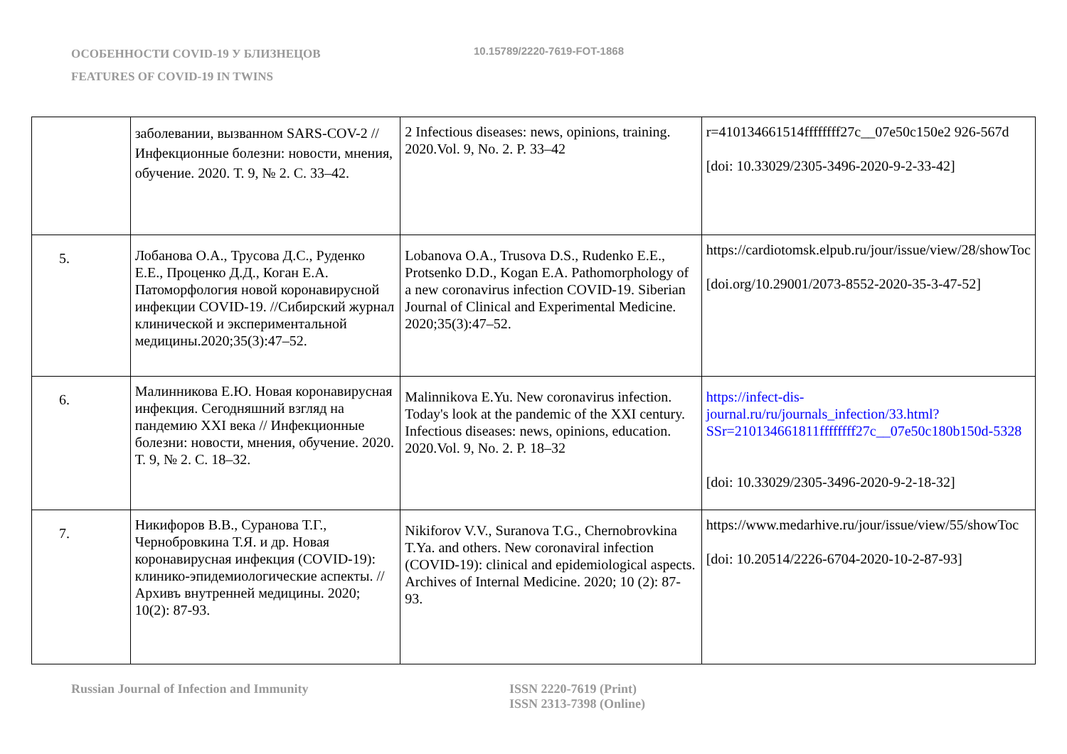ОСОБЕННОСТИ COVID-19 У БЛИЗНЕЦОВ
FEATURES OF COVID-19 IN TWINS
10.15789/2220-7619-FOT-1868
| | заболевании, вызванном SARS-COV-2 // Инфекционные болезни: новости, мнения, обучение. 2020. Т. 9, № 2. С. 33–42. | 2 Infectious diseases: news, opinions, training. 2020.Vol. 9, No. 2. P. 33–42 | r=410134661514ffffffff27c__07e50c150e2 926-567d [doi: 10.33029/2305-3496-2020-9-2-33-42] |
| 5. | Лобанова О.А., Трусова Д.С., Руденко Е.Е., Проценко Д.Д., Коган Е.А. Патоморфология новой коронавирусной инфекции COVID-19. //Сибирский журнал клинической и экспериментальной медицины.2020;35(3):47–52. | Lobanova O.A., Trusova D.S., Rudenko E.E., Protsenko D.D., Kogan E.A. Pathomorphology of a new coronavirus infection COVID-19. Siberian Journal of Clinical and Experimental Medicine. 2020;35(3):47–52. | https://cardiotomsk.elpub.ru/jour/issue/view/28/showToc [doi.org/10.29001/2073-8552-2020-35-3-47-52] |
| 6. | Малинникова Е.Ю. Новая коронавирусная инфекция. Сегодняшний взгляд на пандемию XXI века // Инфекционные болезни: новости, мнения, обучение. 2020. Т. 9, № 2. С. 18–32. | Malinnikova E.Yu. New coronavirus infection. Today's look at the pandemic of the XXI century. Infectious diseases: news, opinions, education. 2020.Vol. 9, No. 2. P. 18–32 | https://infect-dis-journal.ru/ru/journals_infection/33.html?SSr=210134661811ffffffff27c__07e50c180b150d-5328 [doi: 10.33029/2305-3496-2020-9-2-18-32] |
| 7. | Никифоров В.В., Суранова Т.Г., Чернобровкина Т.Я. и др. Новая коронавирусная инфекция (COVID-19): клинико-эпидемиологические аспекты. //Архивъ внутренней медицины. 2020; 10(2): 87-93. | Nikiforov V.V., Suranova T.G., Chernobrovkina T.Ya. and others. New coronaviral infection (COVID-19): clinical and epidemiological aspects. Archives of Internal Medicine. 2020; 10 (2): 87-93. | https://www.medarhive.ru/jour/issue/view/55/showToc [doi: 10.20514/2226-6704-2020-10-2-87-93] |
Russian Journal of Infection and Immunity ISSN 2220-7619 (Print)
ISSN 2313-7398 (Online)